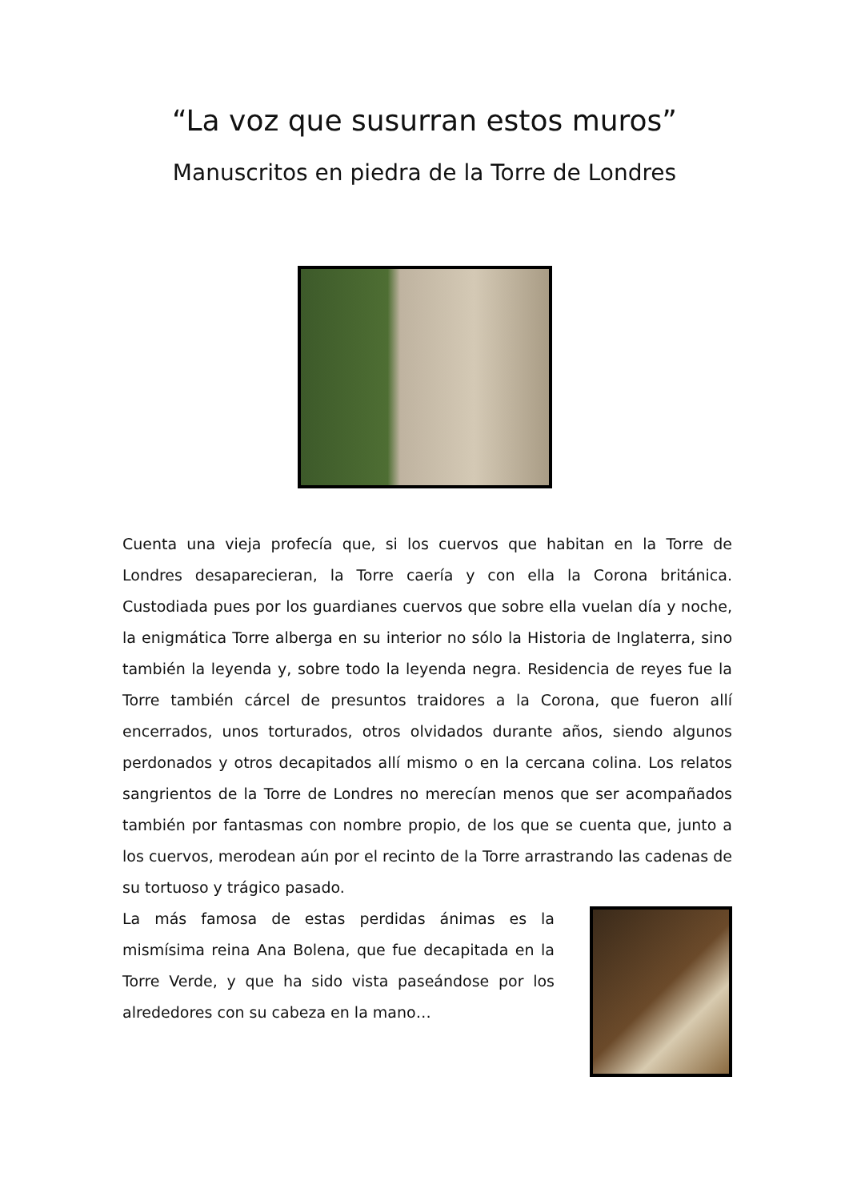“La voz que susurran estos muros”
Manuscritos en piedra de la Torre de Londres
Cuenta una vieja profecía que, si los cuervos que habitan en la Torre de Londres desaparecieran, la Torre caería y con ella la Corona británica. Custodiada pues por los guardianes cuervos que sobre ella vuelan día y noche, la enigmática Torre alberga en su interior no sólo la Historia de Inglaterra, sino también la leyenda y, sobre todo la leyenda negra. Residencia de reyes fue la Torre también cárcel de presuntos traidores a la Corona, que fueron allí encerrados, unos torturados, otros olvidados durante años, siendo algunos perdonados y otros decapitados allí mismo o en la cercana colina. Los relatos sangrientos de la Torre de Londres no merecían menos que ser acompañados también por fantasmas con nombre propio, de los que se cuenta que, junto a los cuervos, merodean aún por el recinto de la Torre arrastrando las cadenas de su tortuoso y trágico pasado.
La más famosa de estas perdidas ánimas es la mismísima reina Ana Bolena, que fue decapitada en la Torre Verde, y que ha sido vista paseándose por los alrededores con su cabeza en la mano…